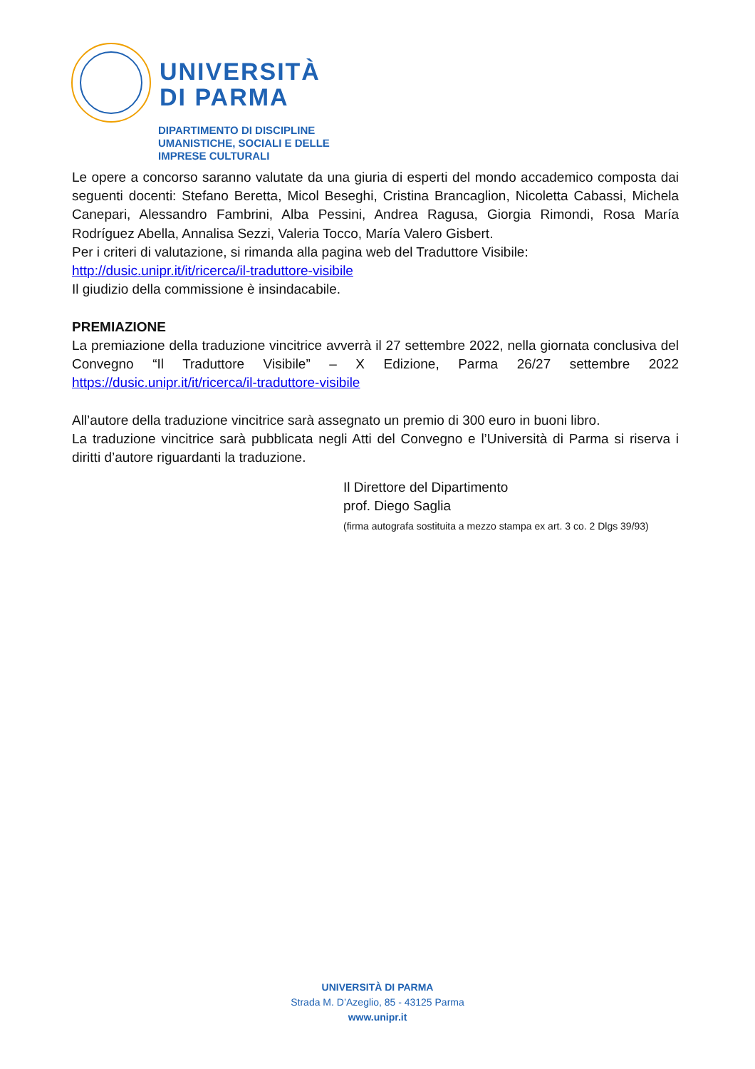UNIVERSITÀ
DI PARMA
DIPARTIMENTO DI DISCIPLINE
UMANISTICHE, SOCIALI E DELLE
IMPRESE CULTURALI
Le opere a concorso saranno valutate da una giuria di esperti del mondo accademico composta dai seguenti docenti: Stefano Beretta, Micol Beseghi, Cristina Brancaglion, Nicoletta Cabassi, Michela Canepari, Alessandro Fambrini, Alba Pessini, Andrea Ragusa, Giorgia Rimondi, Rosa María Rodríguez Abella, Annalisa Sezzi, Valeria Tocco, María Valero Gisbert.
Per i criteri di valutazione, si rimanda alla pagina web del Traduttore Visibile:
http://dusic.unipr.it/it/ricerca/il-traduttore-visibile
Il giudizio della commissione è insindacabile.
PREMIAZIONE
La premiazione della traduzione vincitrice avverrà il 27 settembre 2022, nella giornata conclusiva del Convegno “Il Traduttore Visibile” – X Edizione, Parma 26/27 settembre 2022 https://dusic.unipr.it/it/ricerca/il-traduttore-visibile
All’autore della traduzione vincitrice sarà assegnato un premio di 300 euro in buoni libro.
La traduzione vincitrice sarà pubblicata negli Atti del Convegno e l’Università di Parma si riserva i diritti d’autore riguardanti la traduzione.
Il Direttore del Dipartimento
prof. Diego Saglia
(firma autografa sostituita a mezzo stampa ex art. 3 co. 2 Dlgs 39/93)
UNIVERSITÀ DI PARMA
Strada M. D’Azeglio, 85 - 43125 Parma
www.unipr.it